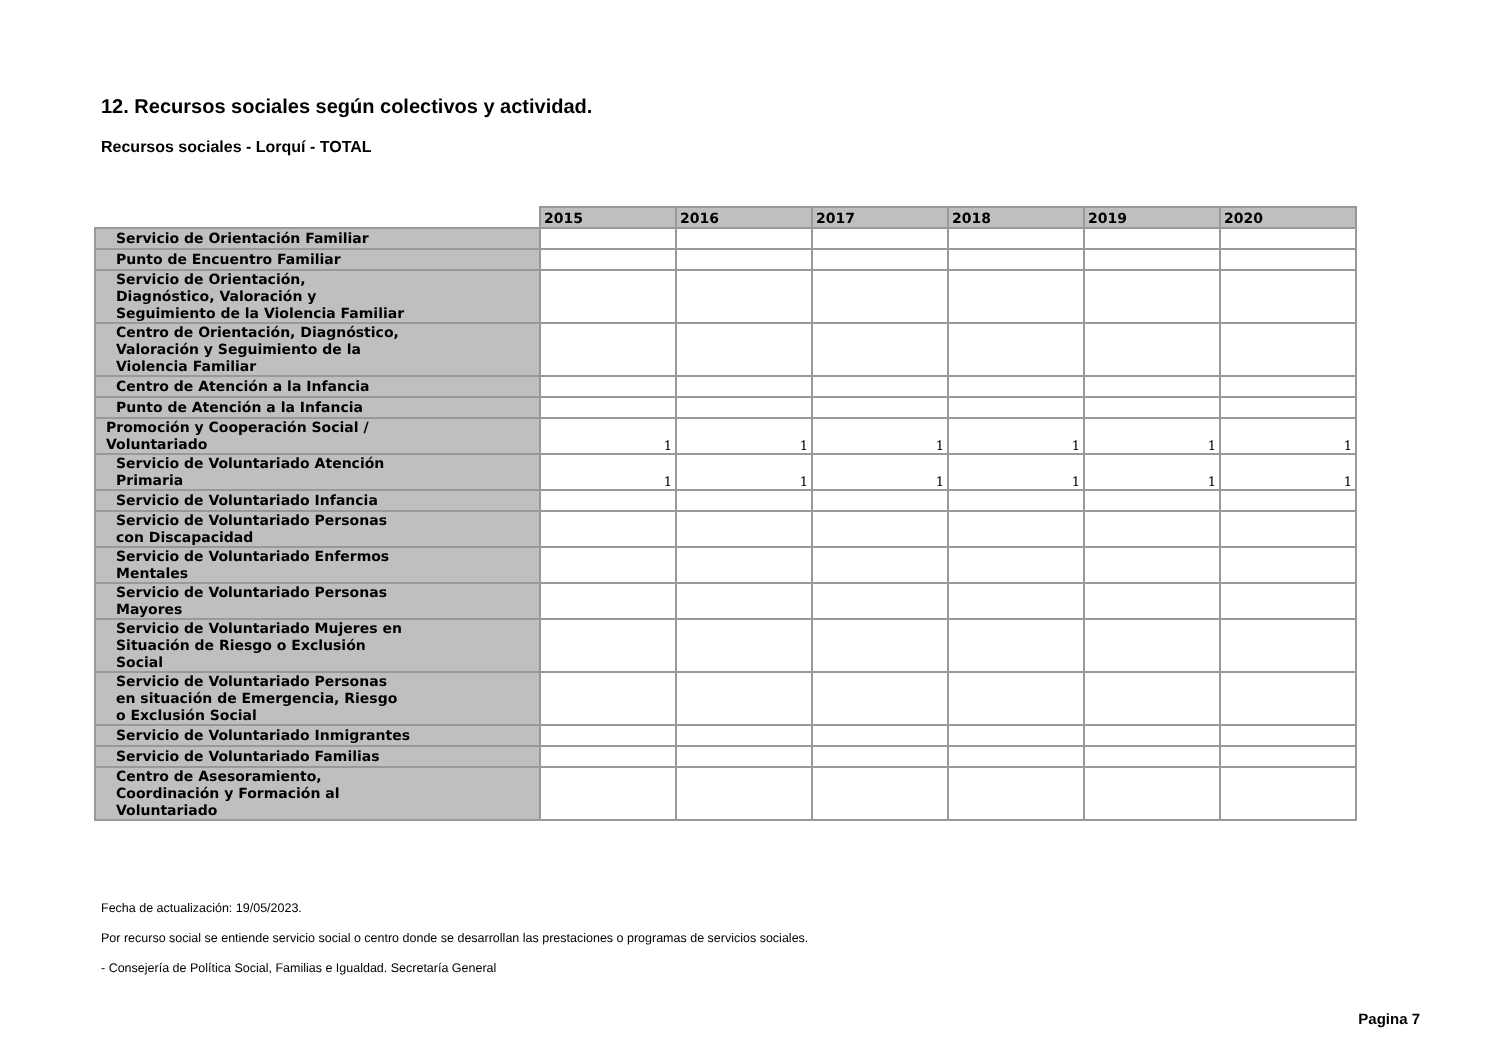12. Recursos sociales según colectivos y actividad.
Recursos sociales - Lorquí - TOTAL
| | 2015 | 2016 | 2017 | 2018 | 2019 | 2020 |
| Servicio de Orientación Familiar | | | | | | |
| Punto de Encuentro Familiar | | | | | | |
| Servicio de Orientación, Diagnóstico, Valoración y Seguimiento de la Violencia Familiar | | | | | | |
| Centro de Orientación, Diagnóstico, Valoración y Seguimiento de la Violencia Familiar | | | | | | |
| Centro de Atención a la Infancia | | | | | | |
| Punto de Atención a la Infancia | | | | | | |
| Promoción y Cooperación Social / Voluntariado | 1 | 1 | 1 | 1 | 1 | 1 |
| Servicio de Voluntariado Atención Primaria | 1 | 1 | 1 | 1 | 1 | 1 |
| Servicio de Voluntariado Infancia | | | | | | |
| Servicio de Voluntariado Personas con Discapacidad | | | | | | |
| Servicio de Voluntariado Enfermos Mentales | | | | | | |
| Servicio de Voluntariado Personas Mayores | | | | | | |
| Servicio de Voluntariado Mujeres en Situación de Riesgo o Exclusión Social | | | | | | |
| Servicio de Voluntariado Personas en situación de Emergencia, Riesgo o Exclusión Social | | | | | | |
| Servicio de Voluntariado Inmigrantes | | | | | | |
| Servicio de Voluntariado Familias | | | | | | |
| Centro de Asesoramiento, Coordinación y Formación al Voluntariado | | | | | | |
Fecha de actualización: 19/05/2023.
Por recurso social se entiende servicio social o centro donde se desarrollan las prestaciones o programas de servicios sociales.
- Consejería de Política Social, Familias e Igualdad. Secretaría General
Pagina 7